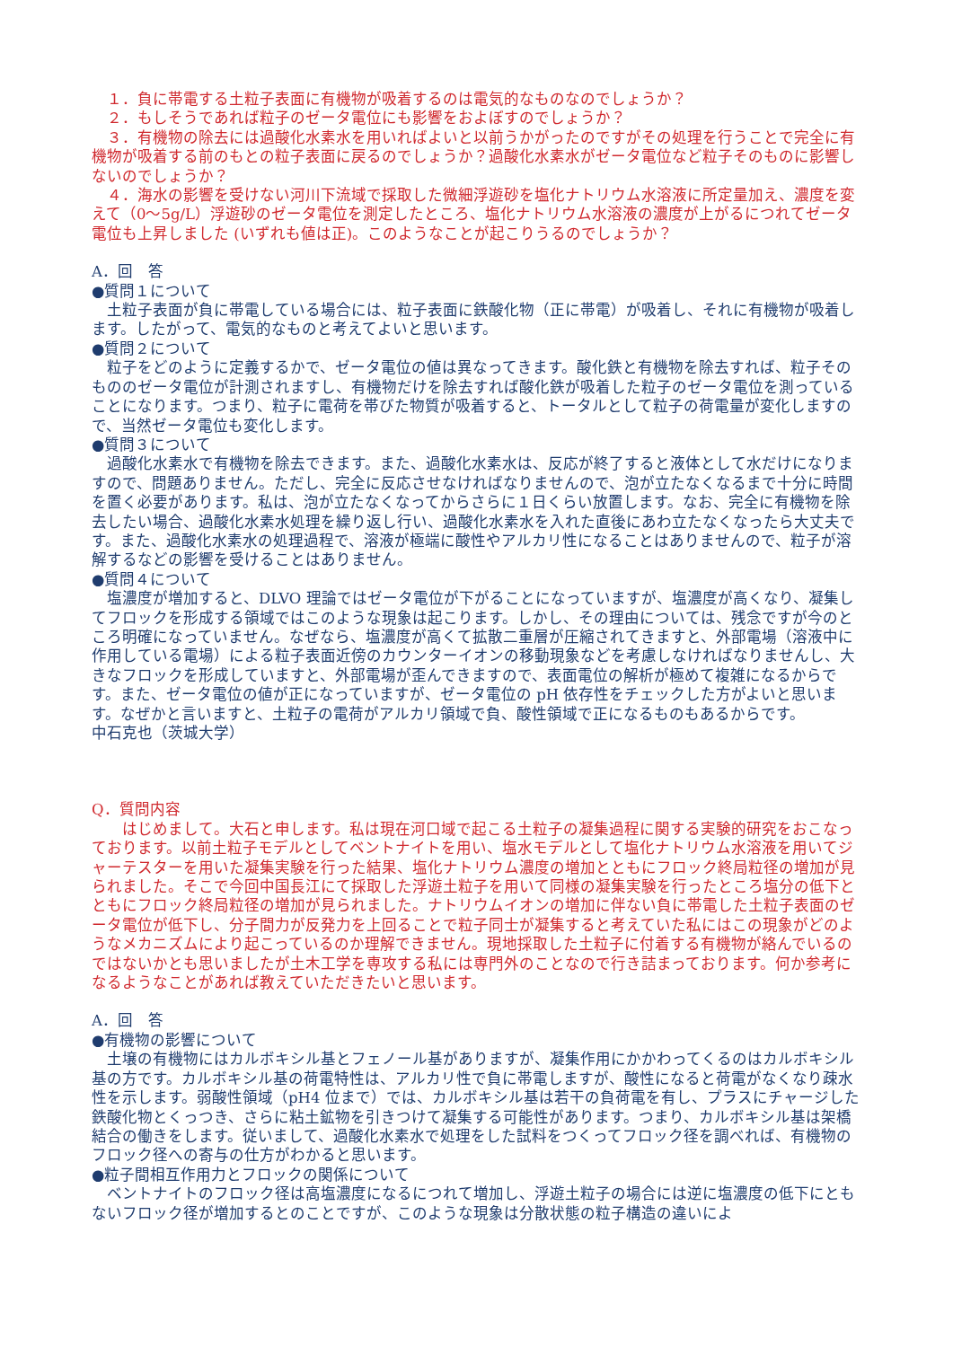１．負に帯電する土粒子表面に有機物が吸着するのは電気的なものなのでしょうか？
　２．もしそうであれば粒子のゼータ電位にも影響をおよぼすのでしょうか？
　３．有機物の除去には過酸化水素水を用いればよいと以前うかがったのですがその処理を行うことで完全に有機物が吸着する前のもとの粒子表面に戻るのでしょうか？過酸化水素水がゼータ電位など粒子そのものに影響しないのでしょうか？
　４．海水の影響を受けない河川下流域で採取した微細浮遊砂を塩化ナトリウム水溶液に所定量加え、濃度を変えて（0～5g/L）浮遊砂のゼータ電位を測定したところ、塩化ナトリウム水溶液の濃度が上がるにつれてゼータ電位も上昇しました (いずれも値は正)。このようなことが起こりうるのでしょうか？
A．回　答
●質問１について
　土粒子表面が負に帯電している場合には、粒子表面に鉄酸化物（正に帯電）が吸着し、それに有機物が吸着します。したがって、電気的なものと考えてよいと思います。
●質問２について
　粒子をどのように定義するかで、ゼータ電位の値は異なってきます。酸化鉄と有機物を除去すれば、粒子そのもののゼータ電位が計測されますし、有機物だけを除去すれば酸化鉄が吸着した粒子のゼータ電位を測っていることになります。つまり、粒子に電荷を帯びた物質が吸着すると、トータルとして粒子の荷電量が変化しますので、当然ゼータ電位も変化します。
●質問３について
　過酸化水素水で有機物を除去できます。また、過酸化水素水は、反応が終了すると液体として水だけになりますので、問題ありません。ただし、完全に反応させなければなりませんので、泡が立たなくなるまで十分に時間を置く必要があります。私は、泡が立たなくなってからさらに１日くらい放置します。なお、完全に有機物を除去したい場合、過酸化水素水処理を繰り返し行い、過酸化水素水を入れた直後にあわ立たなくなったら大丈夫です。また、過酸化水素水の処理過程で、溶液が極端に酸性やアルカリ性になることはありませんので、粒子が溶解するなどの影響を受けることはありません。
●質問４について
　塩濃度が増加すると、DLVO 理論ではゼータ電位が下がることになっていますが、塩濃度が高くなり、凝集してフロックを形成する領域ではこのような現象は起こります。しかし、その理由については、残念ですが今のところ明確になっていません。なぜなら、塩濃度が高くて拡散二重層が圧縮されてきますと、外部電場（溶液中に作用している電場）による粒子表面近傍のカウンターイオンの移動現象などを考慮しなければなりませんし、大きなフロックを形成していますと、外部電場が歪んできますので、表面電位の解析が極めて複雑になるからです。また、ゼータ電位の値が正になっていますが、ゼータ電位の pH 依存性をチェックした方がよいと思います。なぜかと言いますと、土粒子の電荷がアルカリ領域で負、酸性領域で正になるものもあるからです。
中石克也（茨城大学）
Q．質問内容
　　はじめまして。大石と申します。私は現在河口域で起こる土粒子の凝集過程に関する実験的研究をおこなっております。以前土粒子モデルとしてベントナイトを用い、塩水モデルとして塩化ナトリウム水溶液を用いてジャーテスターを用いた凝集実験を行った結果、塩化ナトリウム濃度の増加とともにフロック終局粒径の増加が見られました。そこで今回中国長江にて採取した浮遊土粒子を用いて同様の凝集実験を行ったところ塩分の低下とともにフロック終局粒径の増加が見られました。ナトリウムイオンの増加に伴ない負に帯電した土粒子表面のゼータ電位が低下し、分子間力が反発力を上回ることで粒子同士が凝集すると考えていた私にはこの現象がどのようなメカニズムにより起こっているのか理解できません。現地採取した土粒子に付着する有機物が絡んでいるのではないかとも思いましたが土木工学を専攻する私には専門外のことなので行き詰まっております。何か参考になるようなことがあれば教えていただきたいと思います。
A．回　答
●有機物の影響について
　土壌の有機物にはカルボキシル基とフェノール基がありますが、凝集作用にかかわってくるのはカルボキシル基の方です。カルボキシル基の荷電特性は、アルカリ性で負に帯電しますが、酸性になると荷電がなくなり疎水性を示します。弱酸性領域（pH4 位まで）では、カルボキシル基は若干の負荷電を有し、プラスにチャージした鉄酸化物とくっつき、さらに粘土鉱物を引きつけて凝集する可能性があります。つまり、カルボキシル基は架橋結合の働きをします。従いまして、過酸化水素水で処理をした試料をつくってフロック径を調べれば、有機物のフロック径への寄与の仕方がわかると思います。
●粒子間相互作用力とフロックの関係について
　ベントナイトのフロック径は高塩濃度になるにつれて増加し、浮遊土粒子の場合には逆に塩濃度の低下にともないフロック径が増加するとのことですが、このような現象は分散状態の粒子構造の違いによ